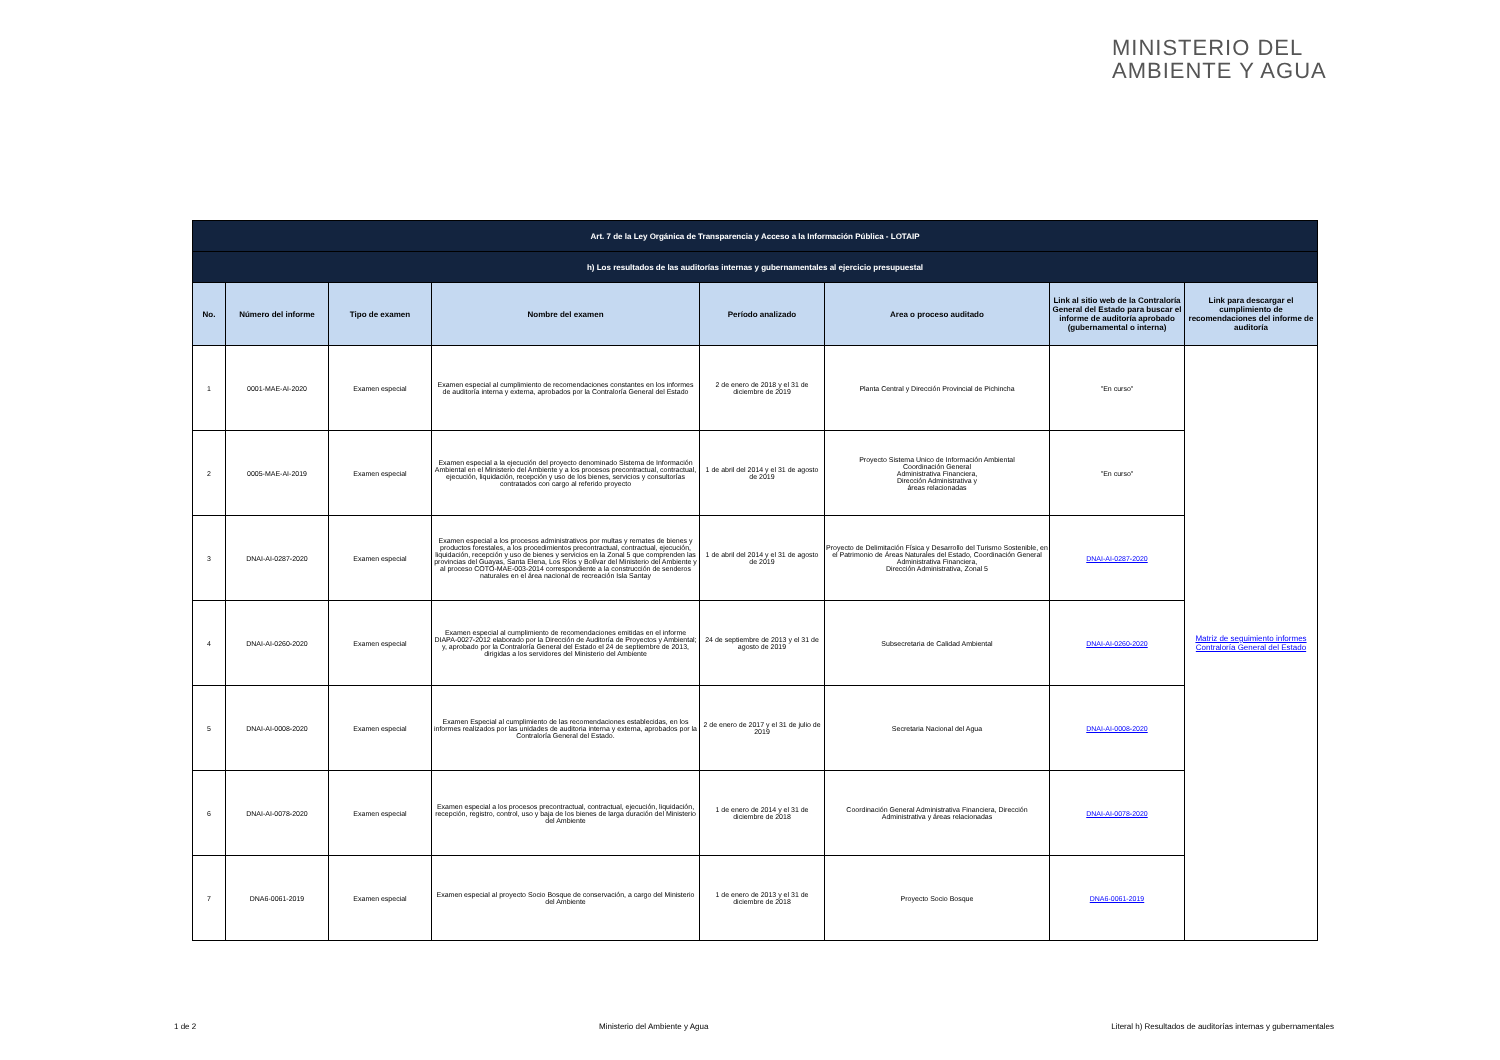MINISTERIO DEL
AMBIENTE Y AGUA
| Art. 7 de la Ley Orgánica de Transparencia y Acceso a la Información Pública - LOTAIP | | | | | | | |
| --- | --- | --- | --- | --- | --- | --- | --- |
| h) Los resultados de las auditorías internas y gubernamentales al ejercicio presupuestal | | | | | | | |
| No. | Número del informe | Tipo de examen | Nombre del examen | Período analizado | Area o proceso auditado | Link al sitio web de la Contraloría General del Estado para buscar el informe de auditoría aprobado (gubernamental o interna) | Link para descargar el cumplimiento de recomendaciones del informe de auditoría |
| 1 | 0001-MAE-AI-2020 | Examen especial | Examen especial al cumplimiento de recomendaciones constantes en los informes de auditoría interna y externa, aprobados por la Contraloría General del Estado | 2 de enero de 2018 y el 31 de diciembre de 2019 | Planta Central y Dirección Provincial de Pichincha | "En curso" | Matriz de seguimiento informes Contraloría General del Estado |
| 2 | 0005-MAE-AI-2019 | Examen especial | Examen especial a la ejecución del proyecto denominado Sistema de Información Ambiental en el Ministerio del Ambiente y a los procesos precontractual, contractual, ejecución, liquidación, recepción y uso de los bienes, servicios y consultorías contratados con cargo al referido proyecto | 1 de abril del 2014 y el 31 de agosto de 2019 | Proyecto Sistema Unico de Información Ambiental Coordinación General Administrativa Financiera, Dirección Administrativa y áreas relacionadas | "En curso" | |
| 3 | DNAI-AI-0287-2020 | Examen especial | Examen especial a los procesos administrativos por multas y remates de bienes y productos forestales, a los procedimientos precontractual, contractual, ejecución, liquidación, recepción y uso de bienes y servicios en la Zonal 5 que comprenden las provincias del Guayas, Santa Elena, Los Ríos y Bolívar del Ministerio del Ambiente y al proceso COTO-MAE-003-2014 correspondiente a la construcción de senderos naturales en el área nacional de recreación Isla Santay | 1 de abril del 2014 y el 31 de agosto de 2019 | Proyecto de Delimitación Física y Desarrollo del Turismo Sostenible, en el Patrimonio de Áreas Naturales del Estado, Coordinación General Administrativa Financiera, Dirección Administrativa, Zonal 5 | DNAI-AI-0287-2020 | |
| 4 | DNAI-AI-0260-2020 | Examen especial | Examen especial al cumplimiento de recomendaciones emitidas en el informe DIAPA-0027-2012 elaborado por la Dirección de Auditoría de Proyectos y Ambiental; y, aprobado por la Contraloría General del Estado el 24 de septiembre de 2013, dirigidas a los servidores del Ministerio del Ambiente | 24 de septiembre de 2013 y el 31 de agosto de 2019 | Subsecretaria de Calidad Ambiental | DNAI-AI-0260-2020 | |
| 5 | DNAI-AI-0008-2020 | Examen especial | Examen Especial al cumplimiento de las recomendaciones establecidas, en los informes realizados por las unidades de auditoria interna y externa, aprobados por la Contraloría General del Estado. | 2 de enero de 2017 y el 31 de julio de 2019 | Secretaria Nacional del Agua | DNAI-AI-0008-2020 | |
| 6 | DNAI-AI-0078-2020 | Examen especial | Examen especial a los procesos precontractual, contractual, ejecución, liquidación, recepción, registro, control, uso y baja de los bienes de larga duración del Ministerio del Ambiente | 1 de enero de 2014 y el 31 de diciembre de 2018 | Coordinación General Administrativa Financiera, Dirección Administrativa y áreas relacionadas | DNAI-AI-0078-2020 | |
| 7 | DNA6-0061-2019 | Examen especial | Examen especial al proyecto Socio Bosque de conservación, a cargo del Ministerio del Ambiente | 1 de enero de 2013 y el 31 de diciembre de 2018 | Proyecto Socio Bosque | DNA6-0061-2019 | |
1 de 2 Ministerio del Ambiente y Agua Literal h) Resultados de auditorías internas y gubernamentales